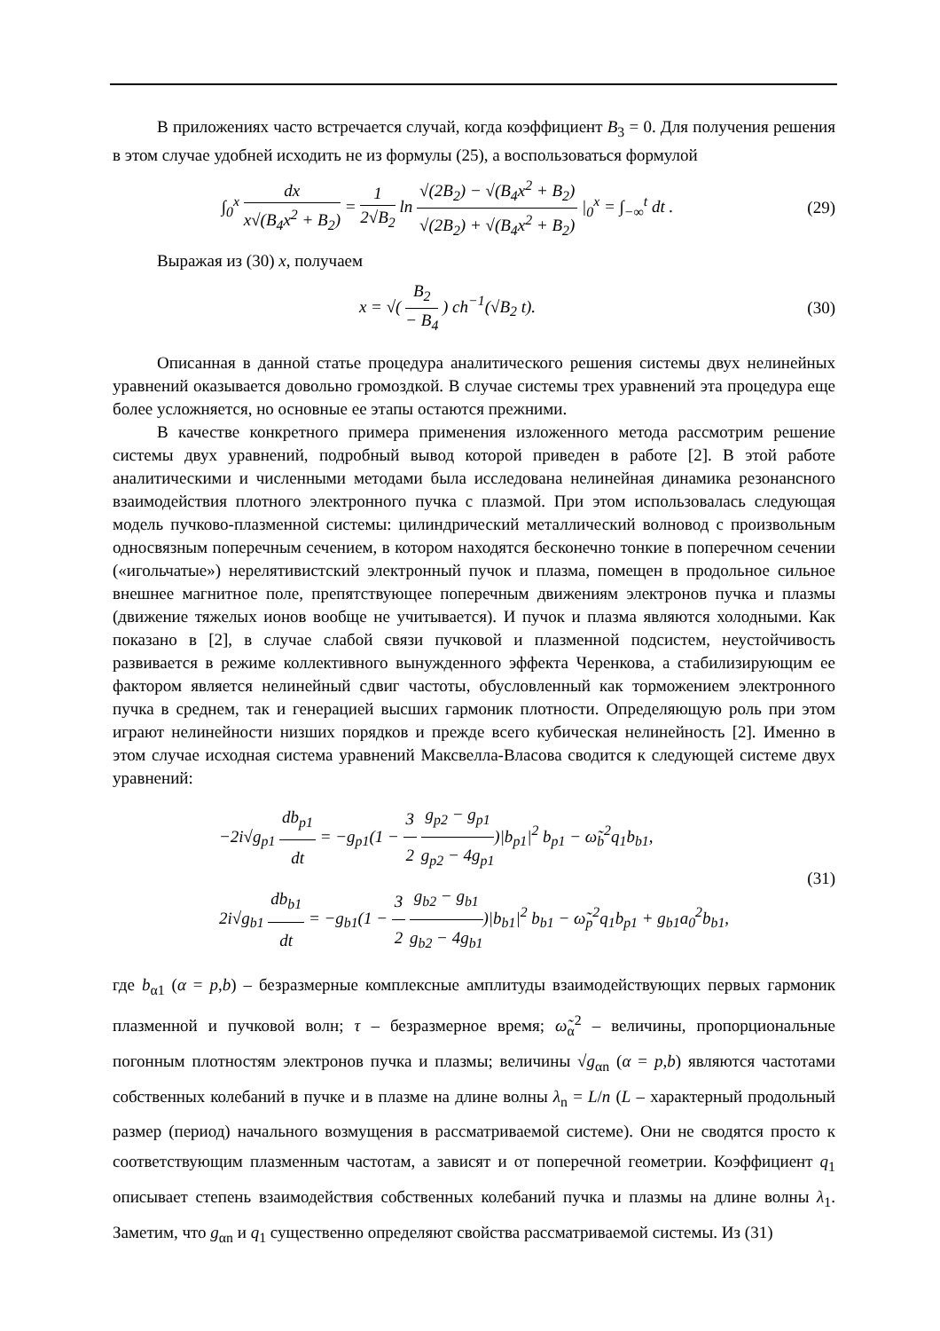В приложениях часто встречается случай, когда коэффициент B<sub>3</sub> = 0. Для получения решения в этом случае удобней исходить не из формулы (25), а воспользоваться формулой
∫<sub>0</sub><sup>x</sup> dx x√(B<sub>4</sub>x<sup>2</sup> + B<sub>2</sub>) = 1 2√B<sub>2</sub> ln √(2B<sub>2</sub>) − √(B<sub>4</sub>x<sup>2</sup> + B<sub>2</sub>) √(2B<sub>2</sub>) + √(B<sub>4</sub>x<sup>2</sup> + B<sub>2</sub>) |<sub>0</sub><sup>x</sup> = ∫<sub>−∞</sub><sup>t</sup> dt .
(29)
Выражая из (30) x, получаем
x = √( B<sub>2</sub> − B<sub>4</sub> ) ch<sup>−1</sup>(√B<sub>2</sub> t). (30)
Описанная в данной статье процедура аналитического решения системы двух нелинейных уравнений оказывается довольно громоздкой. В случае системы трех уравнений эта процедура еще более усложняется, но основные ее этапы остаются прежними.
В качестве конкретного примера применения изложенного метода рассмотрим решение системы двух уравнений, подробный вывод которой приведен в работе [2]. В этой работе аналитическими и численными методами была исследована нелинейная динамика резонансного взаимодействия плотного электронного пучка с плазмой. При этом использовалась следующая модель пучково-плазменной системы: цилиндрический металлический волновод с произвольным односвязным поперечным сечением, в котором находятся бесконечно тонкие в поперечном сечении («игольчатые») нерелятивистский электронный пучок и плазма, помещен в продольное сильное внешнее магнитное поле, препятствующее поперечным движениям электронов пучка и плазмы (движение тяжелых ионов вообще не учитывается). И пучок и плазма являются холодными. Как показано в [2], в случае слабой связи пучковой и плазменной подсистем, неустойчивость развивается в режиме коллективного вынужденного эффекта Черенкова, а стабилизирующим ее фактором является нелинейный сдвиг частоты, обусловленный как торможением электронного пучка в среднем, так и генерацией высших гармоник плотности. Определяющую роль при этом играют нелинейности низших порядков и прежде всего кубическая нелинейность [2]. Именно в этом случае исходная система уравнений Максвелла-Власова сводится к следующей системе двух уравнений:
−2i√g<sub>p1</sub> db<sub>p1</sub> dt = −g<sub>p1</sub>(1 − 3 2 g<sub>p2</sub> − g<sub>p1</sub> g<sub>p2</sub> − 4g<sub>p1</sub>)|b<sub>p1</sub>|<sup>2</sup> b<sub>p1</sub> − ω̃<sub>b</sub><sup>2</sup>q<sub>1</sub>b<sub>b1</sub>,
2i√g<sub>b1</sub> db<sub>b1</sub> dt = −g<sub>b1</sub>(1 − 3 2 g<sub>b2</sub> − g<sub>b1</sub> g<sub>b2</sub> − 4g<sub>b1</sub>)|b<sub>b1</sub>|<sup>2</sup> b<sub>b1</sub> − ω̃<sub>p</sub><sup>2</sup>q<sub>1</sub>b<sub>p1</sub> + g<sub>b1</sub>a<sub>0</sub><sup>2</sup>b<sub>b1</sub>,
(31)
где b<sub>α1</sub> (α = p,b) – безразмерные комплексные амплитуды взаимодействующих первых гармоник плазменной и пучковой волн; τ – безразмерное время; ω̃<sub>α</sub><sup>2</sup> – величины, пропорциональные погонным плотностям электронов пучка и плазмы; величины √g<sub>αn</sub> (α = p,b) являются частотами собственных колебаний в пучке и в плазме на длине волны λ<sub>n</sub> = L/n (L – характерный продольный размер (период) начального возмущения в рассматриваемой системе). Они не сводятся просто к соответствующим плазменным частотам, а зависят и от поперечной геометрии. Коэффициент q<sub>1</sub> описывает степень взаимодействия собственных колебаний пучка и плазмы на длине волны λ<sub>1</sub>. Заметим, что g<sub>αn</sub> и q<sub>1</sub> существенно определяют свойства рассматриваемой системы. Из (31)